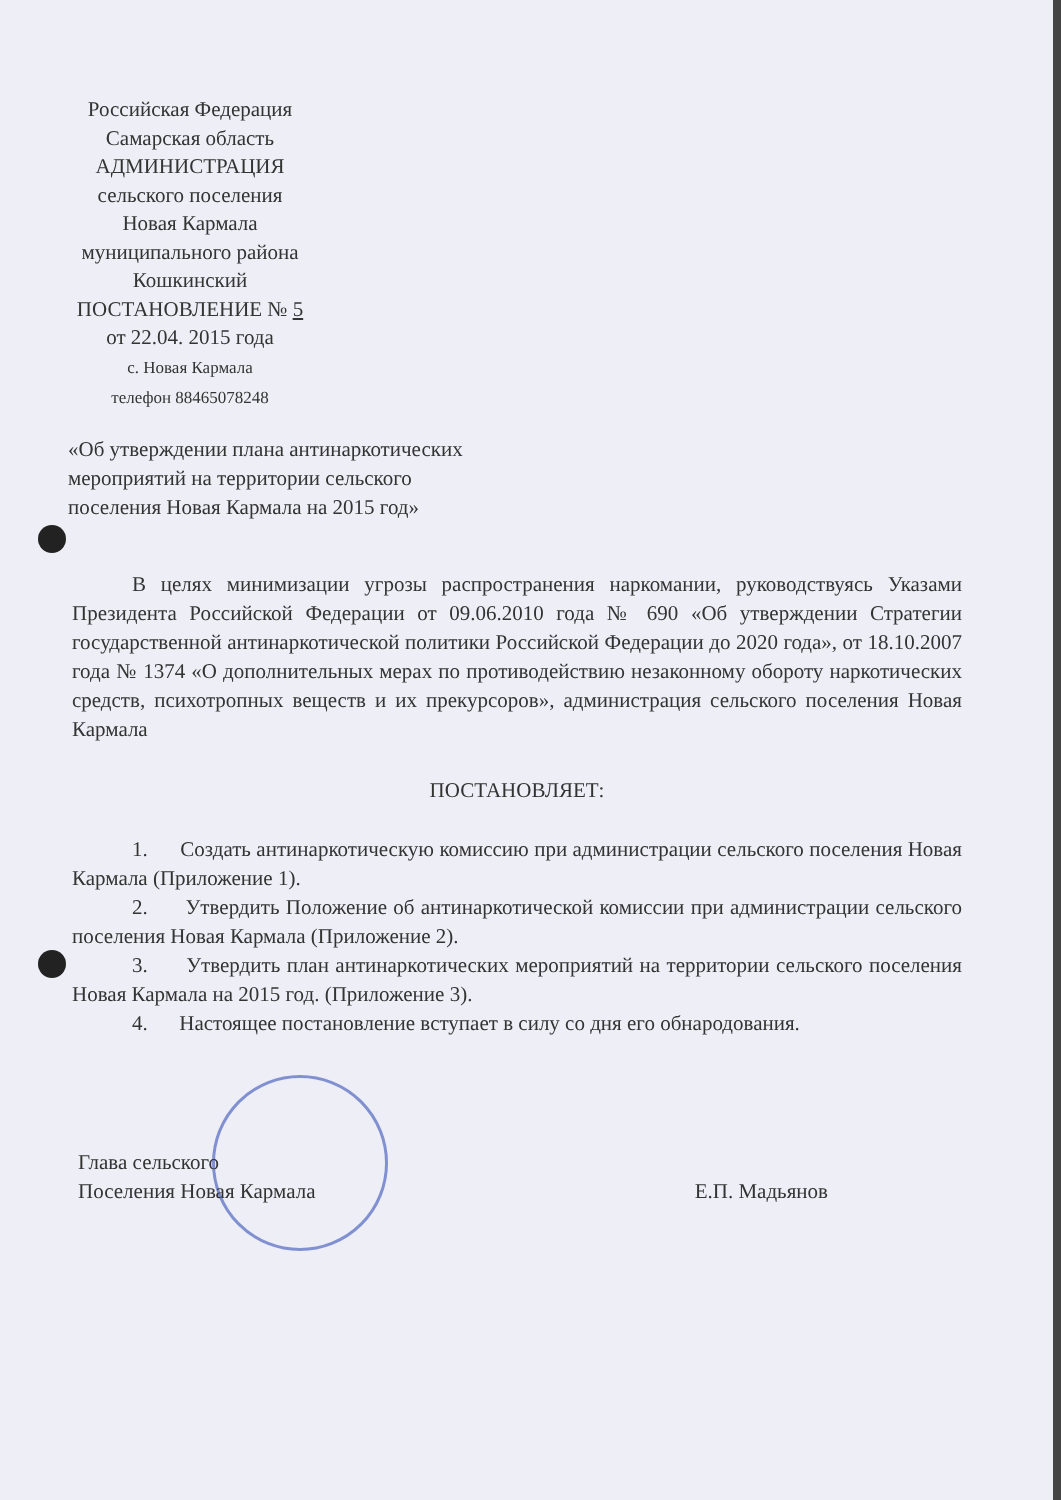Российская Федерация
Самарская область
АДМИНИСТРАЦИЯ
сельского поселения
Новая Кармала
муниципального района
Кошкинский
ПОСТАНОВЛЕНИЕ № 5
от 22.04. 2015 года
с. Новая Кармала
телефон 88465078248
«Об утверждении плана антинаркотических
мероприятий на территории сельского
поселения Новая Кармала на 2015 год»
В целях минимизации угрозы распространения наркомании, руководствуясь Указами Президента Российской Федерации от 09.06.2010 года № 690 «Об утверждении Стратегии государственной антинаркотической политики Российской Федерации до 2020 года», от 18.10.2007 года № 1374 «О дополнительных мерах по противодействию незаконному обороту наркотических средств, психотропных веществ и их прекурсоров», администрация сельского поселения Новая Кармала
ПОСТАНОВЛЯЕТ:
1. Создать антинаркотическую комиссию при администрации сельского поселения Новая Кармала (Приложение 1).
2. Утвердить Положение об антинаркотической комиссии при администрации сельского поселения Новая Кармала (Приложение 2).
3. Утвердить план антинаркотических мероприятий на территории сельского поселения Новая Кармала на 2015 год. (Приложение 3).
4. Настоящее постановление вступает в силу со дня его обнародования.
Глава сельского
Поселения Новая Кармала
Е.П. Мадьянов